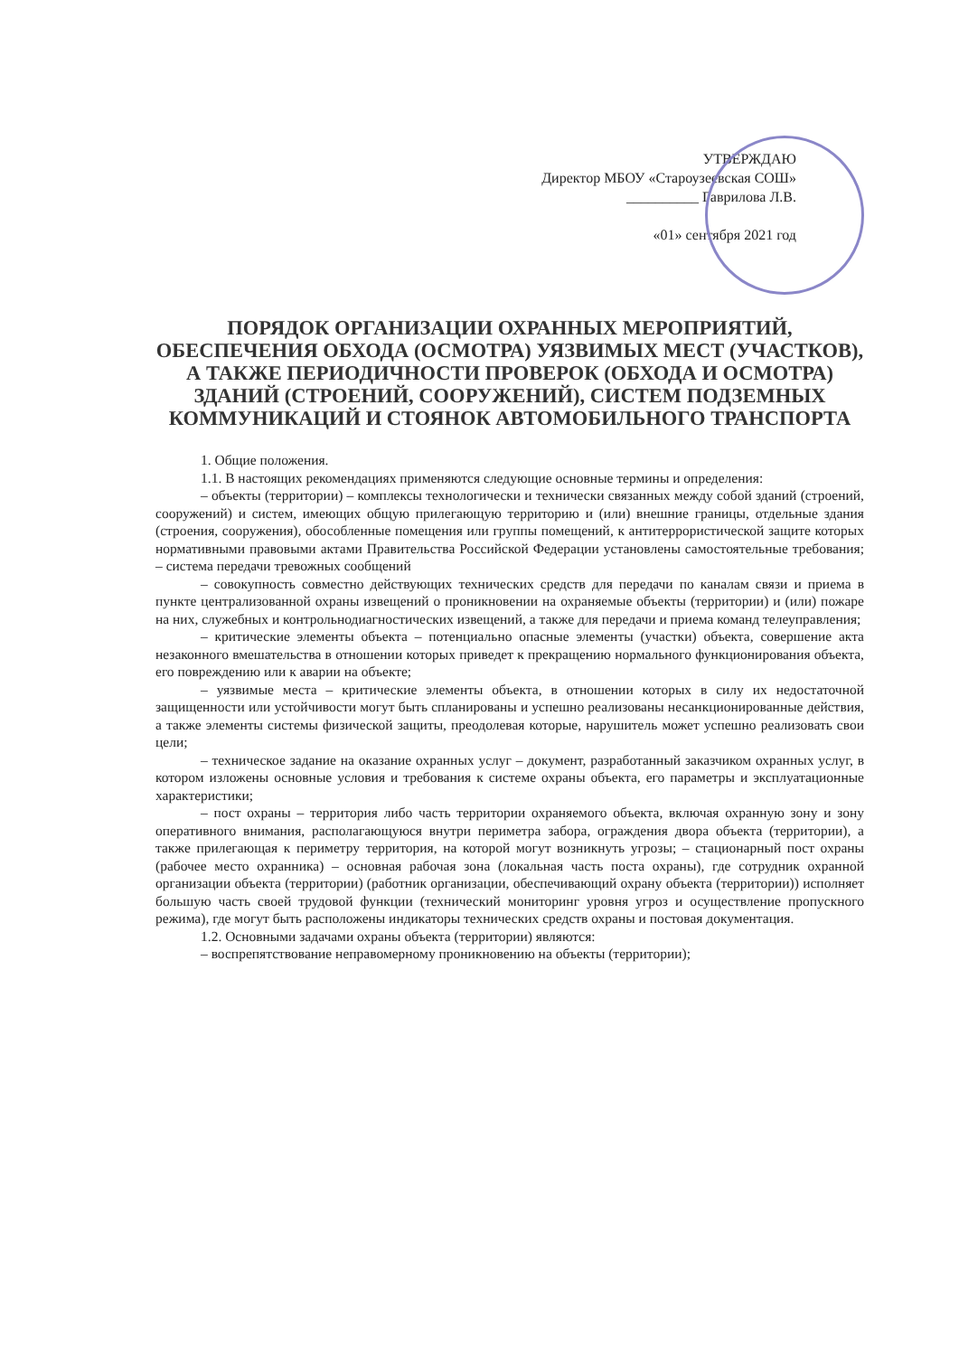УТВЕРЖДАЮ
Директор МБОУ «Староузеевская СОШ»
__________ Гаврилова Л.В.
«01» сентября 2021 год
ПОРЯДОК ОРГАНИЗАЦИИ ОХРАННЫХ МЕРОПРИЯТИЙ, ОБЕСПЕЧЕНИЯ ОБХОДА (ОСМОТРА) УЯЗВИМЫХ МЕСТ (УЧАСТКОВ), А ТАКЖЕ ПЕРИОДИЧНОСТИ ПРОВЕРОК (ОБХОДА И ОСМОТРА) ЗДАНИЙ (СТРОЕНИЙ, СООРУЖЕНИЙ), СИСТЕМ ПОДЗЕМНЫХ КОММУНИКАЦИЙ И СТОЯНОК АВТОМОБИЛЬНОГО ТРАНСПОРТА
1. Общие положения.
1.1. В настоящих рекомендациях применяются следующие основные термины и определения:
– объекты (территории) – комплексы технологически и технически связанных между собой зданий (строений, сооружений) и систем, имеющих общую прилегающую территорию и (или) внешние границы, отдельные здания (строения, сооружения), обособленные помещения или группы помещений, к антитеррористической защите которых нормативными правовыми актами Правительства Российской Федерации установлены самостоятельные требования; – система передачи тревожных сообщений
– совокупность совместно действующих технических средств для передачи по каналам связи и приема в пункте централизованной охраны извещений о проникновении на охраняемые объекты (территории) и (или) пожаре на них, служебных и контрольнодиагностических извещений, а также для передачи и приема команд телеуправления;
– критические элементы объекта – потенциально опасные элементы (участки) объекта, совершение акта незаконного вмешательства в отношении которых приведет к прекращению нормального функционирования объекта, его повреждению или к аварии на объекте;
– уязвимые места – критические элементы объекта, в отношении которых в силу их недостаточной защищенности или устойчивости могут быть спланированы и успешно реализованы несанкционированные действия, а также элементы системы физической защиты, преодолевая которые, нарушитель может успешно реализовать свои цели;
– техническое задание на оказание охранных услуг – документ, разработанный заказчиком охранных услуг, в котором изложены основные условия и требования к системе охраны объекта, его параметры и эксплуатационные характеристики;
– пост охраны – территория либо часть территории охраняемого объекта, включая охранную зону и зону оперативного внимания, располагающуюся внутри периметра забора, ограждения двора объекта (территории), а также прилегающая к периметру территория, на которой могут возникнуть угрозы; – стационарный пост охраны (рабочее место охранника) – основная рабочая зона (локальная часть поста охраны), где сотрудник охранной организации объекта (территории) (работник организации, обеспечивающий охрану объекта (территории)) исполняет большую часть своей трудовой функции (технический мониторинг уровня угроз и осуществление пропускного режима), где могут быть расположены индикаторы технических средств охраны и постовая документация.
1.2. Основными задачами охраны объекта (территории) являются:
– воспрепятствование неправомерному проникновению на объекты (территории);